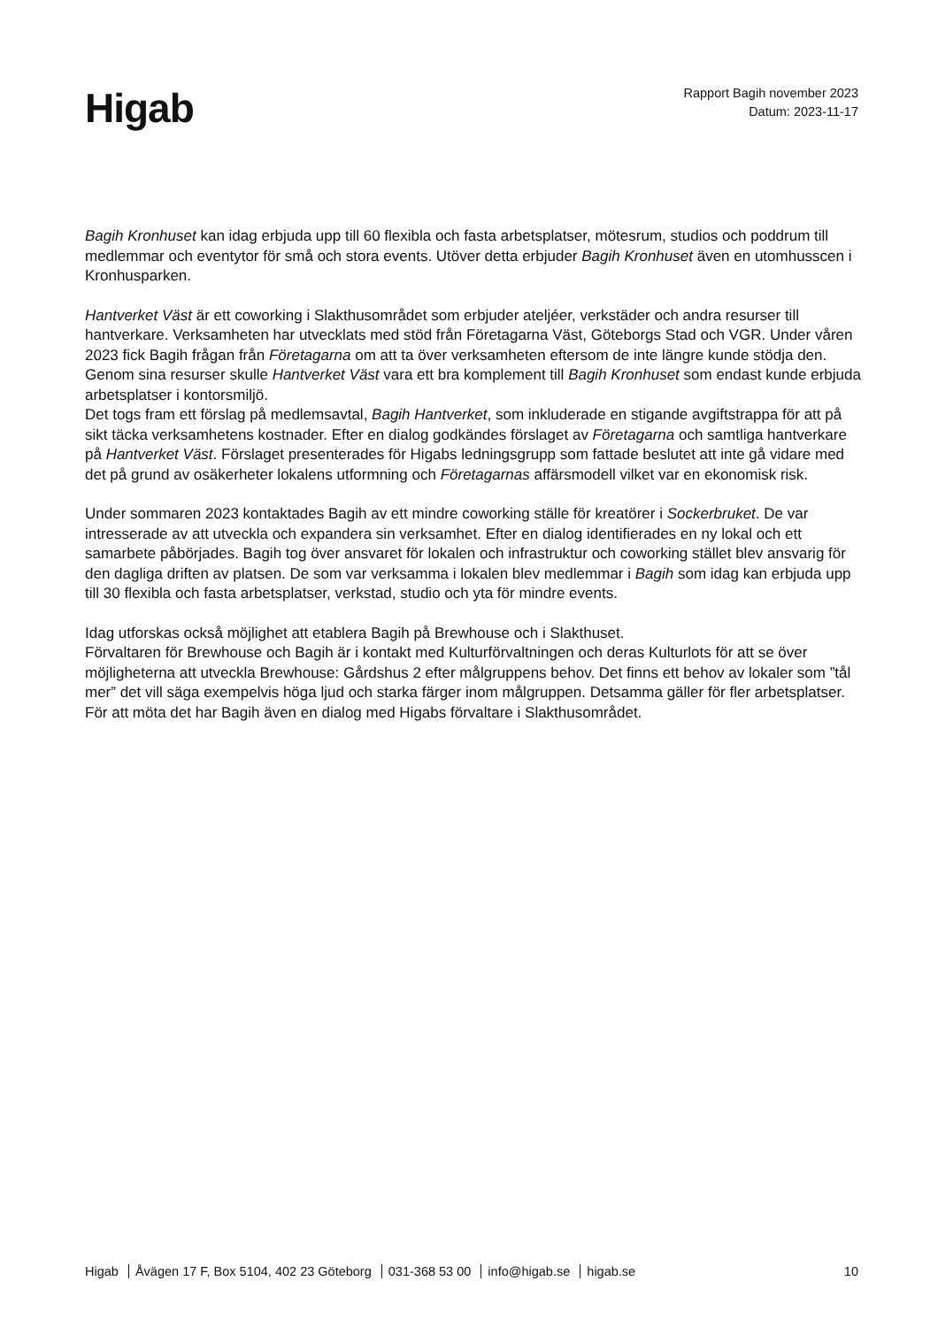Higab
Rapport Bagih november 2023
Datum: 2023-11-17
Bagih Kronhuset kan idag erbjuda upp till 60 flexibla och fasta arbetsplatser, mötesrum, studios och poddrum till medlemmar och eventytor för små och stora events. Utöver detta erbjuder Bagih Kronhuset även en utomhusscen i Kronhusparken.
Hantverket Väst är ett coworking i Slakthusområdet som erbjuder ateljéer, verkstäder och andra resurser till hantverkare. Verksamheten har utvecklats med stöd från Företagarna Väst, Göteborgs Stad och VGR. Under våren 2023 fick Bagih frågan från Företagarna om att ta över verksamheten eftersom de inte längre kunde stödja den. Genom sina resurser skulle Hantverket Väst vara ett bra komplement till Bagih Kronhuset som endast kunde erbjuda arbetsplatser i kontorsmiljö.
Det togs fram ett förslag på medlemsavtal, Bagih Hantverket, som inkluderade en stigande avgiftstrappa för att på sikt täcka verksamhetens kostnader. Efter en dialog godkändes förslaget av Företagarna och samtliga hantverkare på Hantverket Väst. Förslaget presenterades för Higabs ledningsgrupp som fattade beslutet att inte gå vidare med det på grund av osäkerheter lokalens utformning och Företagarnas affärsmodell vilket var en ekonomisk risk.
Under sommaren 2023 kontaktades Bagih av ett mindre coworking ställe för kreatörer i Sockerbruket. De var intresserade av att utveckla och expandera sin verksamhet. Efter en dialog identifierades en ny lokal och ett samarbete påbörjades. Bagih tog över ansvaret för lokalen och infrastruktur och coworking stället blev ansvarig för den dagliga driften av platsen. De som var verksamma i lokalen blev medlemmar i Bagih som idag kan erbjuda upp till 30 flexibla och fasta arbetsplatser, verkstad, studio och yta för mindre events.
Idag utforskas också möjlighet att etablera Bagih på Brewhouse och i Slakthuset.
Förvaltaren för Brewhouse och Bagih är i kontakt med Kulturförvaltningen och deras Kulturlots för att se över möjligheterna att utveckla Brewhouse: Gårdshus 2 efter målgruppens behov. Det finns ett behov av lokaler som ”tål mer” det vill säga exempelvis höga ljud och starka färger inom målgruppen. Detsamma gäller för fler arbetsplatser. För att möta det har Bagih även en dialog med Higabs förvaltare i Slakthusområdet.
Higab Åvägen 17 F, Box 5104, 402 23 Göteborg 031-368 53 00 info@higab.se higab.se
10